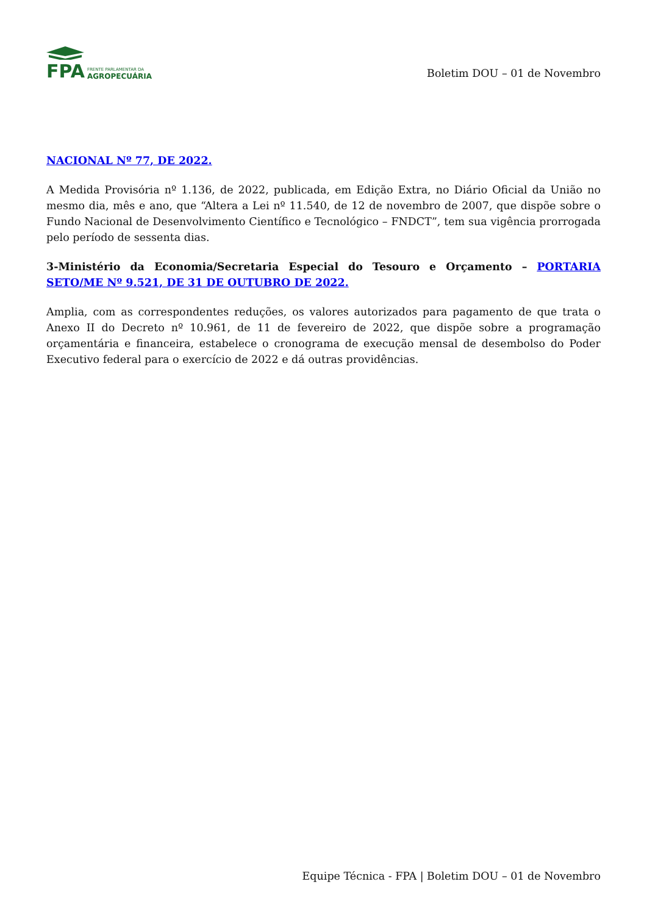FPA
FRENTE PARLAMENTAR DA
AGROPECUÁRIA
Boletim DOU – 01 de Novembro
NACIONAL Nº 77, DE 2022.
A Medida Provisória nº 1.136, de 2022, publicada, em Edição Extra, no Diário Oficial da União no mesmo dia, mês e ano, que “Altera a Lei nº 11.540, de 12 de novembro de 2007, que dispõe sobre o Fundo Nacional de Desenvolvimento Científico e Tecnológico – FNDCT”, tem sua vigência prorrogada pelo período de sessenta dias.
3-Ministério da Economia/Secretaria Especial do Tesouro e Orçamento – PORTARIA SETO/ME Nº 9.521, DE 31 DE OUTUBRO DE 2022.
Amplia, com as correspondentes reduções, os valores autorizados para pagamento de que trata o Anexo II do Decreto nº 10.961, de 11 de fevereiro de 2022, que dispõe sobre a programação orçamentária e financeira, estabelece o cronograma de execução mensal de desembolso do Poder Executivo federal para o exercício de 2022 e dá outras providências.
Equipe Técnica - FPA | Boletim DOU – 01 de Novembro